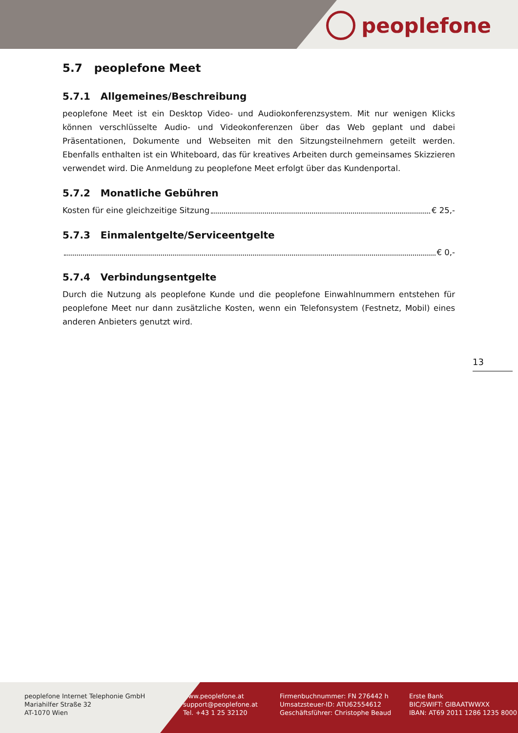peoplefone
5.7 peoplefone Meet
5.7.1 Allgemeines/Beschreibung
peoplefone Meet ist ein Desktop Video- und Audiokonferenzsystem. Mit nur wenigen Klicks können verschlüsselte Audio- und Videokonferenzen über das Web geplant und dabei Präsentationen, Dokumente und Webseiten mit den Sitzungsteilnehmern geteilt werden. Ebenfalls enthalten ist ein Whiteboard, das für kreatives Arbeiten durch gemeinsames Skizzieren verwendet wird. Die Anmeldung zu peoplefone Meet erfolgt über das Kundenportal.
5.7.2 Monatliche Gebühren
Kosten für eine gleichzeitige Sitzung € 25,-
5.7.3 Einmalentgelte/Serviceentgelte
€ 0,-
5.7.4 Verbindungsentgelte
Durch die Nutzung als peoplefone Kunde und die peoplefone Einwahlnummern entstehen für peoplefone Meet nur dann zusätzliche Kosten, wenn ein Telefonsystem (Festnetz, Mobil) eines anderen Anbieters genutzt wird.
13
peoplefone Internet Telephonie GmbH
Mariahilfer Straße 32
AT-1070 Wien
www.peoplefone.at
support@peoplefone.at
Tel. +43 1 25 32120
Firmenbuchnummer: FN 276442 h
Umsatzsteuer-ID: ATU62554612
Geschäftsführer: Christophe Beaud
Erste Bank
BIC/SWIFT: GIBAATWWXX
IBAN: AT69 2011 1286 1235 8000